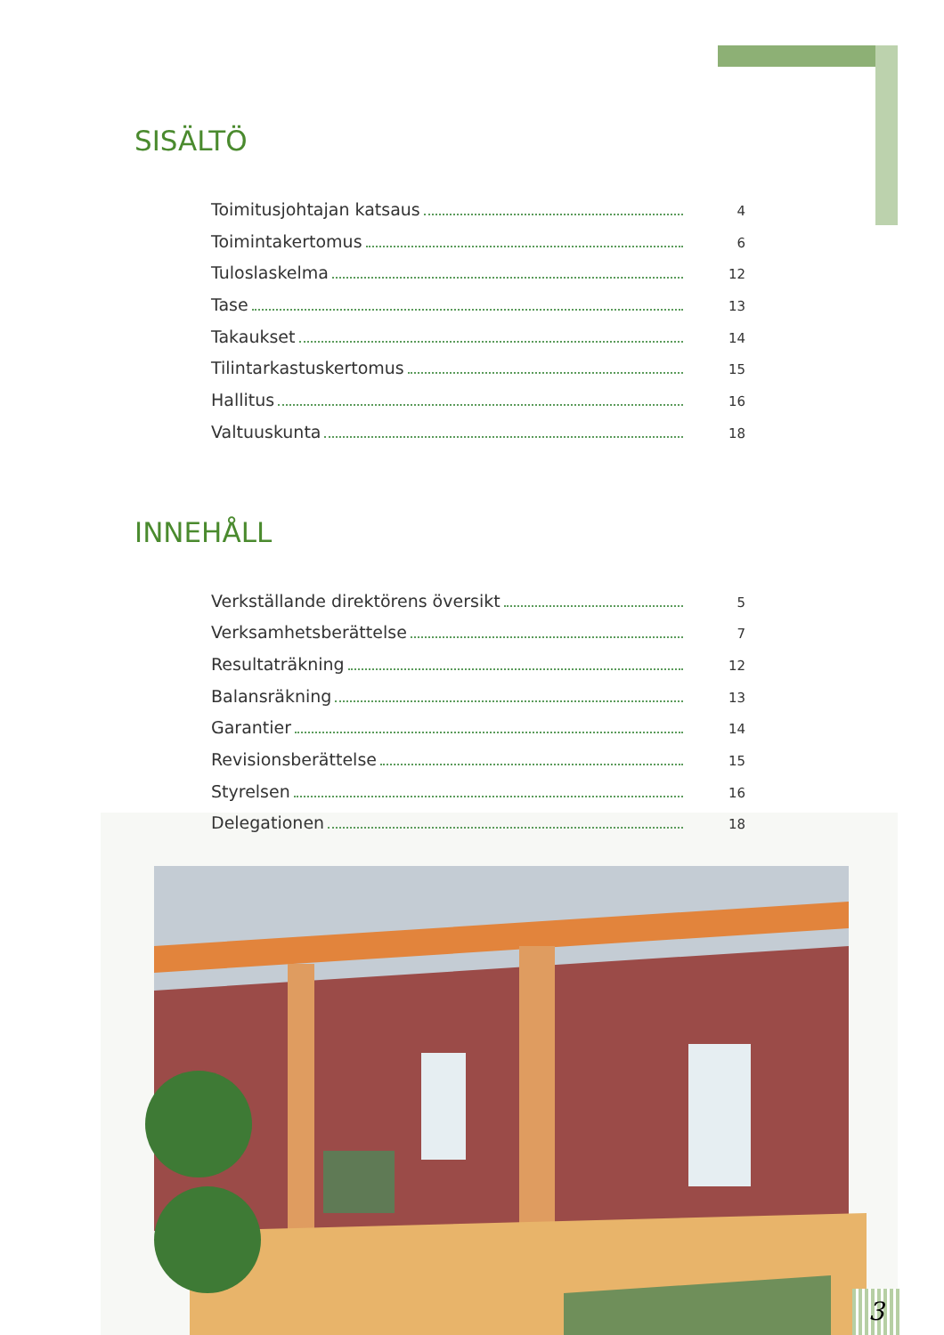SISÄLTÖ
Toimitusjohtajan katsaus 4
Toimintakertomus 6
Tuloslaskelma 12
Tase 13
Takaukset 14
Tilintarkastuskertomus 15
Hallitus 16
Valtuuskunta 18
INNEHÅLL
Verkställande direktörens översikt 5
Verksamhetsberättelse 7
Resultaträkning 12
Balansräkning 13
Garantier 14
Revisionsberättelse 15
Styrelsen 16
Delegationen 18
3